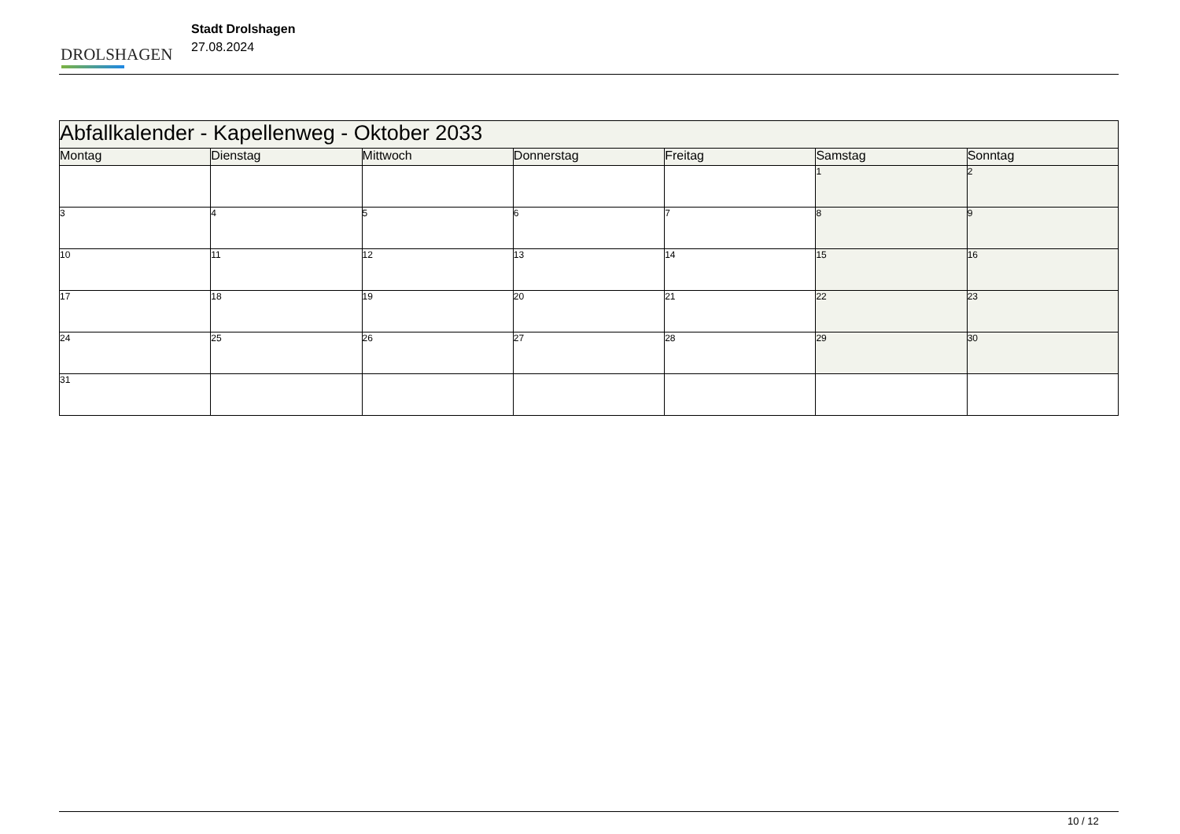DROLSHAGEN
Stadt Drolshagen
27.08.2024
| Abfallkalender - Kapellenweg - Oktober 2033 | | | | | | |
| --- | --- | --- | --- | --- | --- | --- |
| Montag | Dienstag | Mittwoch | Donnerstag | Freitag | Samstag | Sonntag |
| | | | | | 1 | 2 |
| 3 | 4 | 5 | 6 | 7 | 8 | 9 |
| 10 | 11 | 12 | 13 | 14 | 15 | 16 |
| 17 | 18 | 19 | 20 | 21 | 22 | 23 |
| 24 | 25 | 26 | 27 | 28 | 29 | 30 |
| 31 | | | | | | |
10 / 12